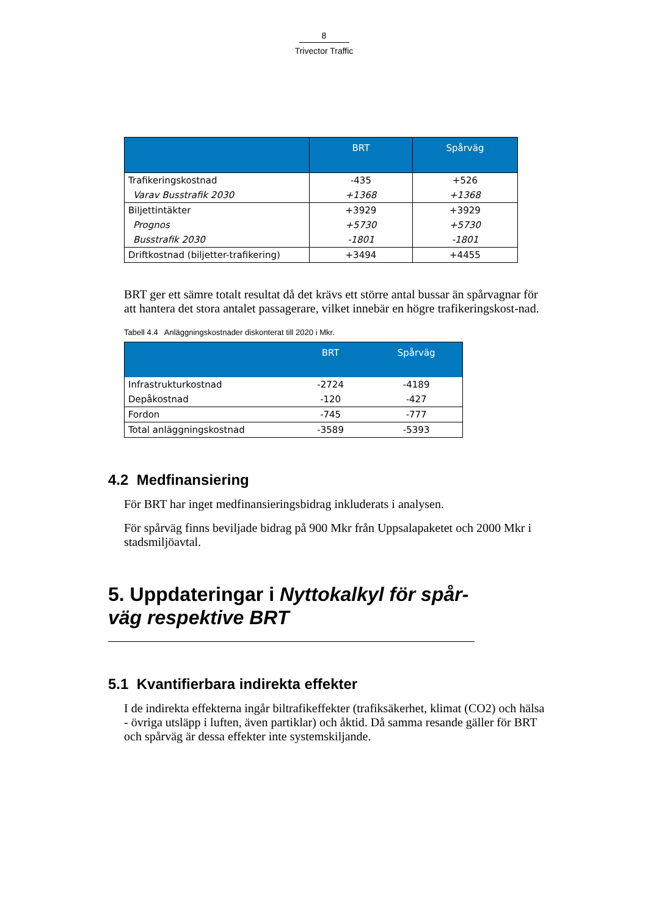8
Trivector Traffic
| | BRT | Spårväg |
| --- | --- | --- |
| Trafikeringskostnad | -435 | +526 |
| Varav Busstrafik 2030 | +1368 | +1368 |
| Biljettintäkter | +3929 | +3929 |
| Prognos | +5730 | +5730 |
| Busstrafik 2030 | -1801 | -1801 |
| Driftkostnad (biljetter-trafikering) | +3494 | +4455 |
BRT ger ett sämre totalt resultat då det krävs ett större antal bussar än spårvagnar för att hantera det stora antalet passagerare, vilket innebär en högre trafikeringskost-nad.
Tabell 4.4 Anläggningskostnader diskonterat till 2020 i Mkr.
| | BRT | Spårväg |
| --- | --- | --- |
| Infrastrukturkostnad | -2724 | -4189 |
| Depåkostnad | -120 | -427 |
| Fordon | -745 | -777 |
| Total anläggningskostnad | -3589 | -5393 |
4.2 Medfinansiering
För BRT har inget medfinansieringsbidrag inkluderats i analysen.
För spårväg finns beviljade bidrag på 900 Mkr från Uppsalapaketet och 2000 Mkr i stadsmiljöavtal.
5. Uppdateringar i Nyttokalkyl för spår-väg respektive BRT
5.1 Kvantifierbara indirekta effekter
I de indirekta effekterna ingår biltrafikeffekter (trafiksäkerhet, klimat (CO2) och hälsa - övriga utsläpp i luften, även partiklar) och åktid. Då samma resande gäller för BRT och spårväg är dessa effekter inte systemskiljande.